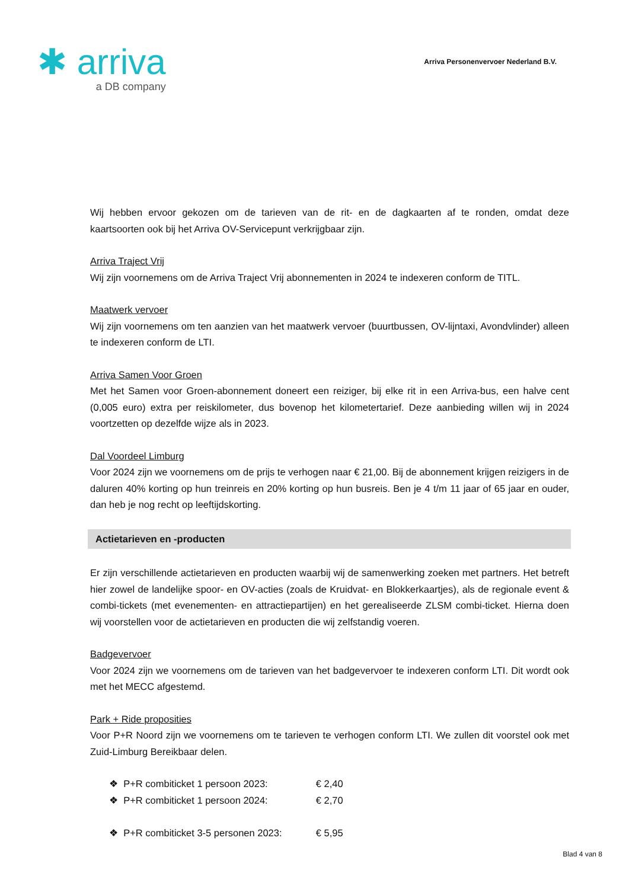✱ arriva
a DB company
Arriva Personenvervoer Nederland B.V.
Wij hebben ervoor gekozen om de tarieven van de rit- en de dagkaarten af te ronden, omdat deze kaartsoorten ook bij het Arriva OV-Servicepunt verkrijgbaar zijn.
Arriva Traject Vrij
Wij zijn voornemens om de Arriva Traject Vrij abonnementen in 2024 te indexeren conform de TITL.
Maatwerk vervoer
Wij zijn voornemens om ten aanzien van het maatwerk vervoer (buurtbussen, OV-lijntaxi, Avondvlinder) alleen te indexeren conform de LTI.
Arriva Samen Voor Groen
Met het Samen voor Groen-abonnement doneert een reiziger, bij elke rit in een Arriva-bus, een halve cent (0,005 euro) extra per reiskilometer, dus bovenop het kilometertarief. Deze aanbieding willen wij in 2024 voortzetten op dezelfde wijze als in 2023.
Dal Voordeel Limburg
Voor 2024 zijn we voornemens om de prijs te verhogen naar € 21,00. Bij de abonnement krijgen reizigers in de daluren 40% korting op hun treinreis en 20% korting op hun busreis. Ben je 4 t/m 11 jaar of 65 jaar en ouder, dan heb je nog recht op leeftijdskorting.
Actietarieven en -producten
Er zijn verschillende actietarieven en producten waarbij wij de samenwerking zoeken met partners. Het betreft hier zowel de landelijke spoor- en OV-acties (zoals de Kruidvat- en Blokkerkaartjes), als de regionale event & combi-tickets (met evenementen- en attractiepartijen) en het gerealiseerde ZLSM combi-ticket. Hierna doen wij voorstellen voor de actietarieven en producten die wij zelfstandig voeren.
Badgevervoer
Voor 2024 zijn we voornemens om de tarieven van het badgevervoer te indexeren conform LTI. Dit wordt ook met het MECC afgestemd.
Park + Ride proposities
Voor P+R Noord zijn we voornemens om te tarieven te verhogen conform LTI. We zullen dit voorstel ook met Zuid-Limburg Bereikbaar delen.
❖ P+R combiticket 1 persoon 2023: € 2,40
❖ P+R combiticket 1 persoon 2024: € 2,70
❖ P+R combiticket 3-5 personen 2023: € 5,95
Blad 4 van 8